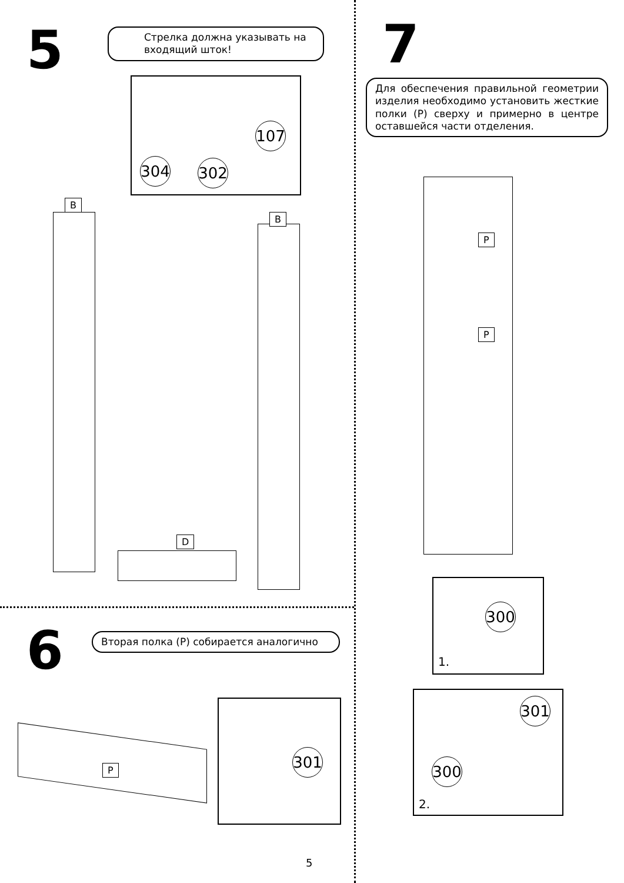5
Стрелка должна указывать на входящий шток!
107
304 302
B
B
D
6 Вторая полка (P) собирается аналогично
P
301
5
7
Для обеспечения правильной геометрии изделия необходимо установить жесткие полки (P) сверху и примерно в центре оставшейся части отделения.
P
P
300
1.
301
300
2.